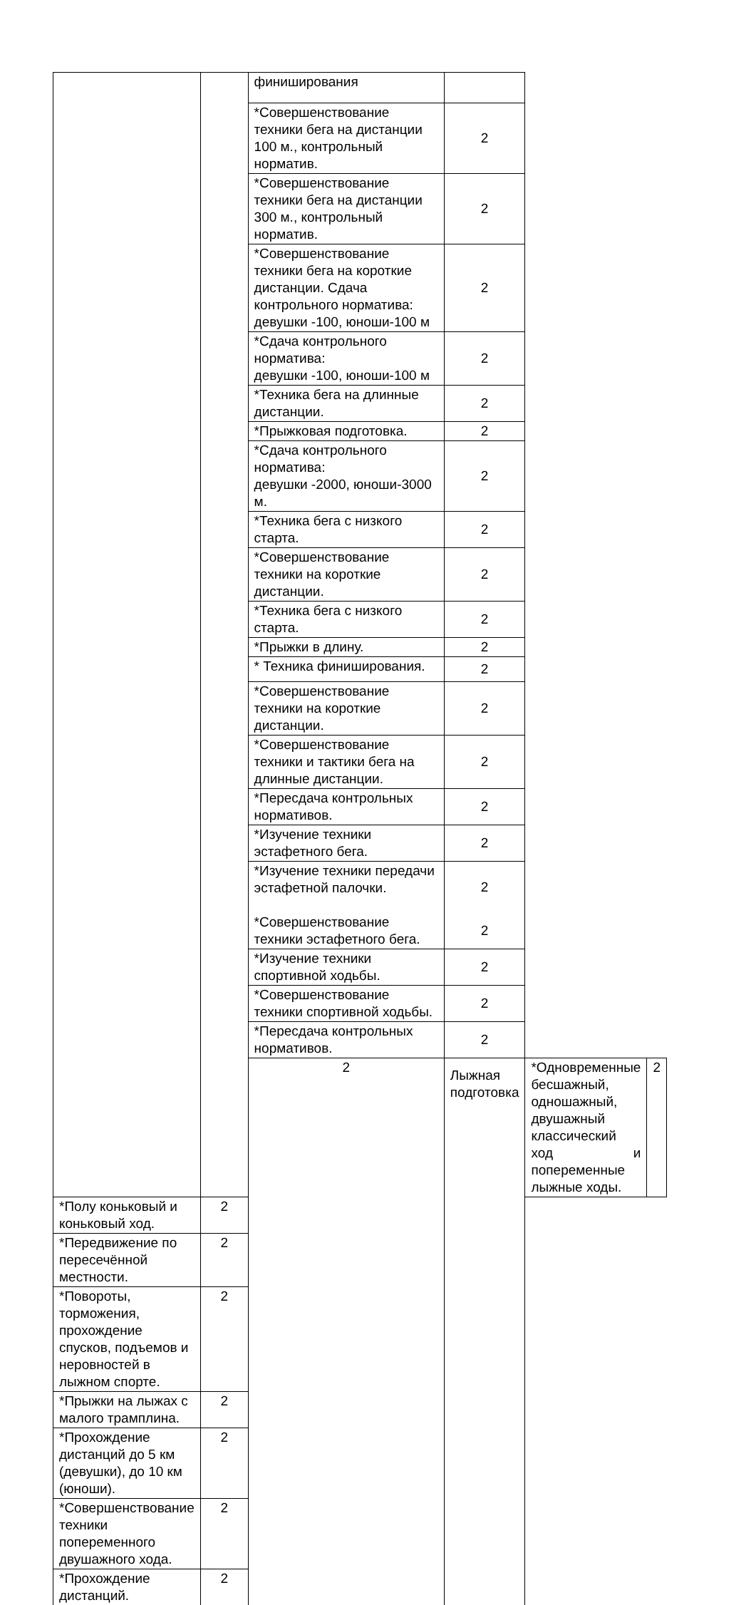| | | финиширования | | | |
| | | *Совершенствование техники бега на дистанции 100 м., контрольный норматив. | 2 | | |
| | | *Совершенствование техники бега на дистанции 300 м., контрольный норматив. | 2 | | |
| | | *Совершенствование техники бега на короткие дистанции. Сдача контрольного норматива: девушки -100, юноши-100 м | 2 | | |
| | | *Сдача контрольного норматива: девушки -100, юноши-100 м | 2 | | |
| | | *Техника бега на длинные дистанции. | 2 | | |
| | | *Прыжковая подготовка. | 2 | | |
| | | *Сдача контрольного норматива: девушки -2000, юноши-3000 м. | 2 | | |
| | | *Техника бега с низкого старта. | 2 | | |
| | | *Совершенствование техники на короткие дистанции. | 2 | | |
| | | *Техника бега с низкого старта. | 2 | | |
| | | *Прыжки в длину. | 2 | | |
| | | * Техника финиширования. | 2 | | |
| | | *Совершенствование техники на короткие дистанции. | 2 | | |
| | | *Совершенствование техники и тактики бега на длинные дистанции. | 2 | | |
| | | *Пересдача контрольных нормативов. | 2 | | |
| | | *Изучение техники эстафетного бега. | 2 | | |
| | | *Изучение техники передачи эстафетной палочки. | 2 | | |
| | | *Совершенствование техники эстафетного бега. | 2 | | |
| | | *Изучение техники спортивной ходьбы. | 2 | | |
| | | *Совершенствование техники спортивной ходьбы. | 2 | | |
| | | *Пересдача контрольных нормативов. | 2 | | |
| | | 2 | Лыжная подготовка | *Одновременные бесшажный, одношажный, двушажный классический ход и попеременные лыжные ходы. | 2 |
| *Полу коньковый и коньковый ход. | 2 | | | | |
| *Передвижение по пересечённой местности. | 2 | | | | |
| *Повороты, торможения, прохождение спусков, подъемов и неровностей в лыжном спорте. | 2 | | | | |
| *Прыжки на лыжах с малого трамплина. | 2 | | | | |
| *Прохождение дистанций до 5 км (девушки), до 10 км (юноши). | 2 | | | | |
| *Совершенствование техники попеременного двушажного хода. | 2 | | | | |
| *Прохождение дистанций. | 2 | | | | |